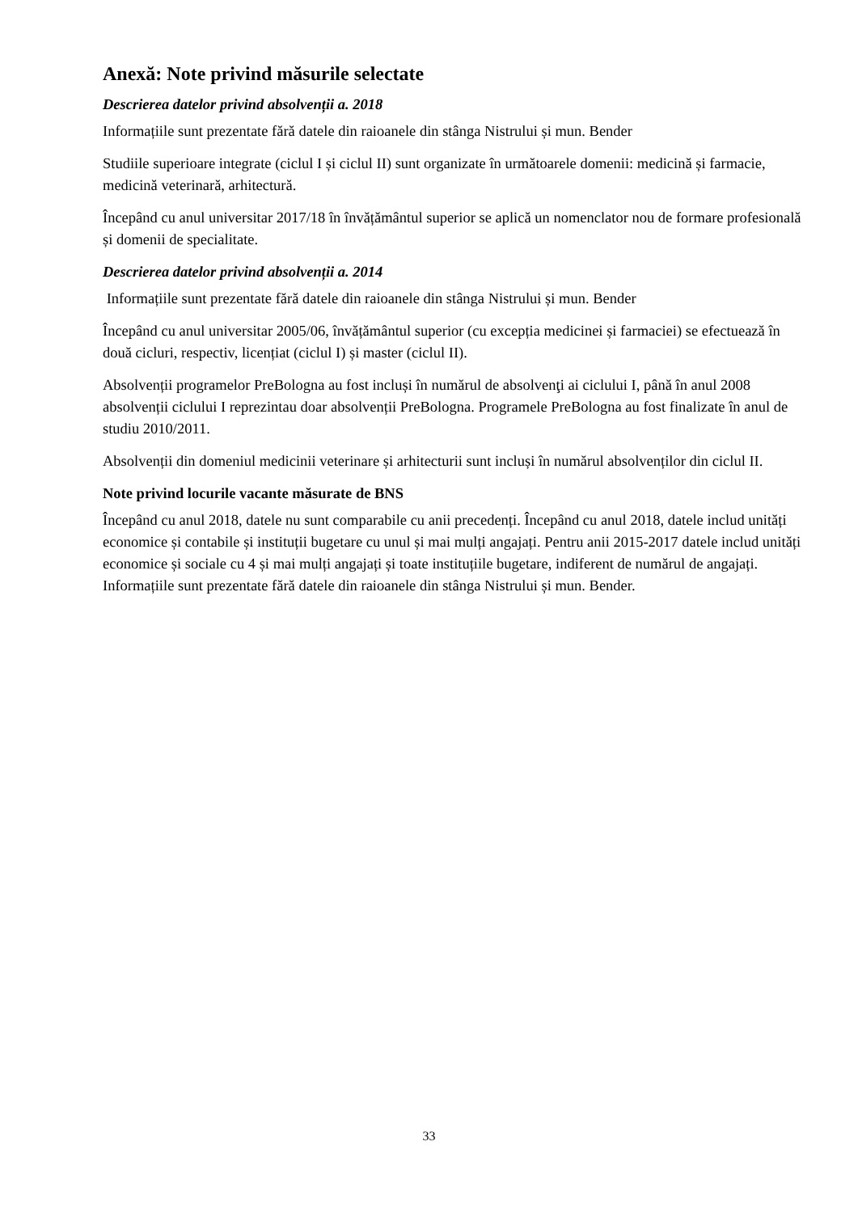Anexă: Note privind măsurile selectate
Descrierea datelor privind absolvenții a. 2018
Informațiile sunt prezentate fără datele din raioanele din stânga Nistrului și mun. Bender
Studiile superioare integrate (ciclul I și ciclul II) sunt organizate în următoarele domenii: medicină și farmacie, medicină veterinară, arhitectură.
Începând cu anul universitar 2017/18 în învățământul superior se aplică un nomenclator nou de formare profesională și domenii de specialitate.
Descrierea datelor privind absolvenții a. 2014
Informațiile sunt prezentate fără datele din raioanele din stânga Nistrului și mun. Bender
Începând cu anul universitar 2005/06, învățământul superior (cu excepția medicinei și farmaciei) se efectuează în două cicluri, respectiv, licențiat (ciclul I) și master (ciclul II).
Absolvenții programelor PreBologna au fost incluși în numărul de absolvenţi ai ciclului I, până în anul 2008 absolvenții ciclului I reprezintau doar absolvenții PreBologna. Programele PreBologna au fost finalizate în anul de studiu 2010/2011.
Absolvenții din domeniul medicinii veterinare și arhitecturii sunt incluși în numărul absolvenților din ciclul II.
Note privind locurile vacante măsurate de BNS
Începând cu anul 2018, datele nu sunt comparabile cu anii precedenți. Începând cu anul 2018, datele includ unități economice și contabile și instituții bugetare cu unul și mai mulți angajați. Pentru anii 2015-2017 datele includ unități economice și sociale cu 4 și mai mulți angajați și toate instituțiile bugetare, indiferent de numărul de angajați. Informațiile sunt prezentate fără datele din raioanele din stânga Nistrului și mun. Bender.
33